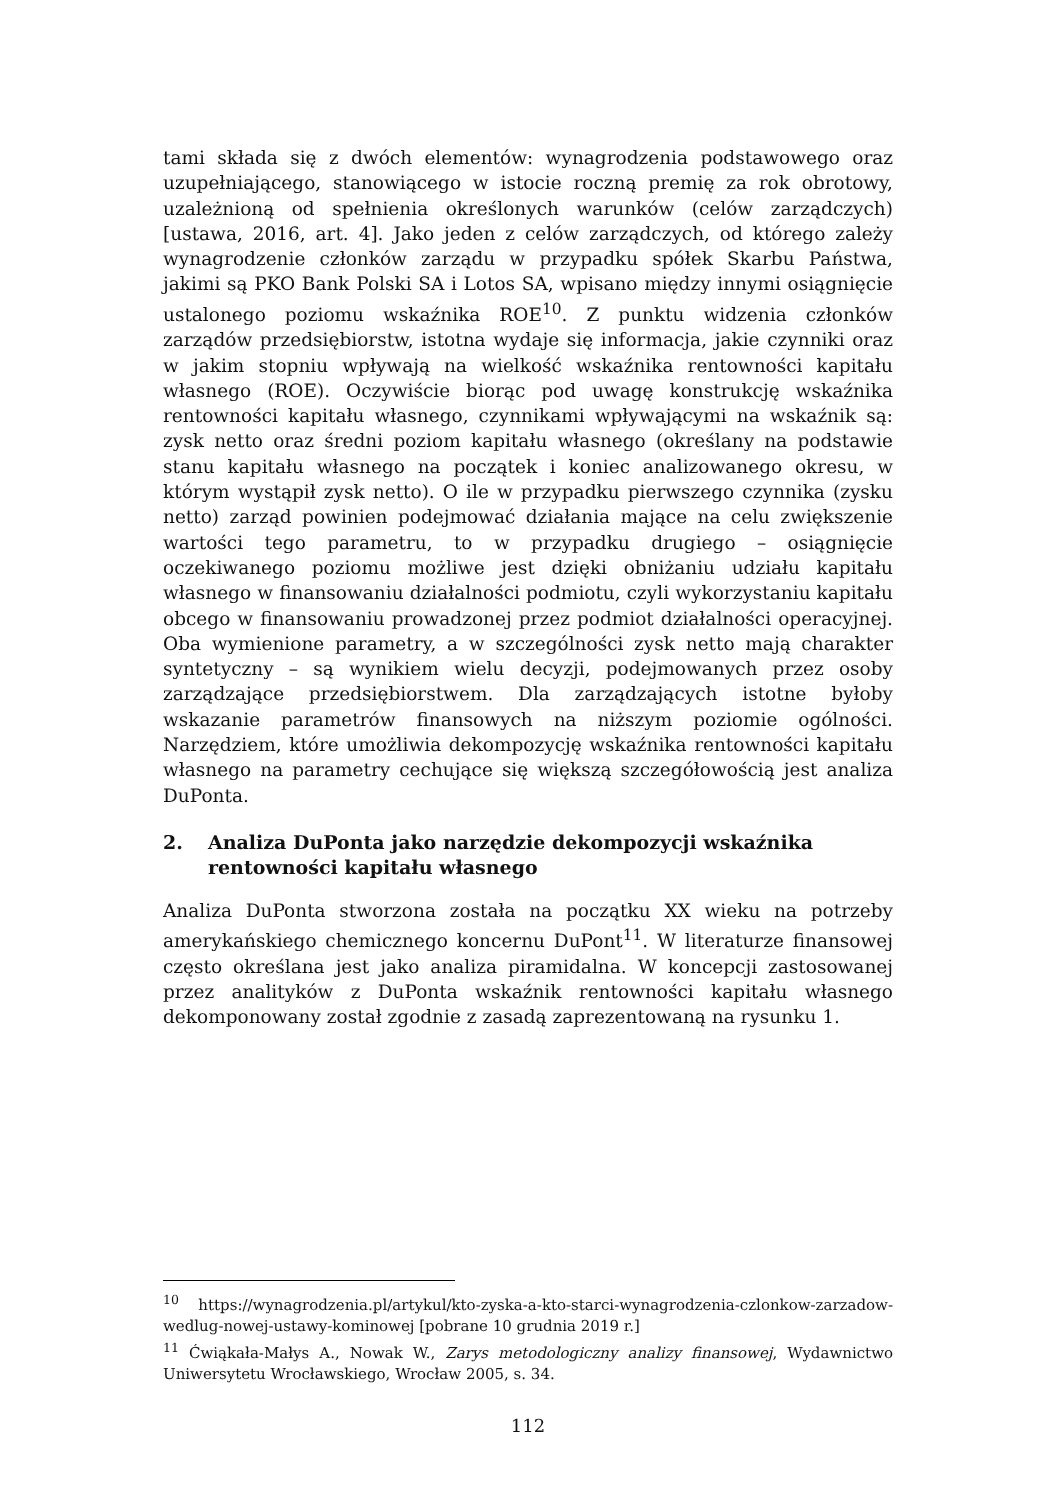tami składa się z dwóch elementów: wynagrodzenia podstawowego oraz uzupełniającego, stanowiącego w istocie roczną premię za rok obrotowy, uzależnioną od spełnienia określonych warunków (celów zarządczych) [ustawa, 2016, art. 4]. Jako jeden z celów zarządczych, od którego zależy wynagrodzenie członków zarządu w przypadku spółek Skarbu Państwa, jakimi są PKO Bank Polski SA i Lotos SA, wpisano między innymi osiągnięcie ustalonego poziomu wskaźnika ROE<sup>10</sup>. Z punktu widzenia członków zarządów przedsiębiorstw, istotna wydaje się informacja, jakie czynniki oraz w jakim stopniu wpływają na wielkość wskaźnika rentowności kapitału własnego (ROE). Oczywiście biorąc pod uwagę konstrukcję wskaźnika rentowności kapitału własnego, czynnikami wpływającymi na wskaźnik są: zysk netto oraz średni poziom kapitału własnego (określany na podstawie stanu kapitału własnego na początek i koniec analizowanego okresu, w którym wystąpił zysk netto). O ile w przypadku pierwszego czynnika (zysku netto) zarząd powinien podejmować działania mające na celu zwiększenie wartości tego parametru, to w przypadku drugiego – osiągnięcie oczekiwanego poziomu możliwe jest dzięki obniżaniu udziału kapitału własnego w finansowaniu działalności podmiotu, czyli wykorzystaniu kapitału obcego w finansowaniu prowadzonej przez podmiot działalności operacyjnej. Oba wymienione parametry, a w szczególności zysk netto mają charakter syntetyczny – są wynikiem wielu decyzji, podejmowanych przez osoby zarządzające przedsiębiorstwem. Dla zarządzających istotne byłoby wskazanie parametrów finansowych na niższym poziomie ogólności. Narzędziem, które umożliwia dekompozycję wskaźnika rentowności kapitału własnego na parametry cechujące się większą szczegółowością jest analiza DuPonta.
2. Analiza DuPonta jako narzędzie dekompozycji wskaźnika rentowności kapitału własnego
Analiza DuPonta stworzona została na początku XX wieku na potrzeby amerykańskiego chemicznego koncernu DuPont<sup>11</sup>. W literaturze finansowej często określana jest jako analiza piramidalna. W koncepcji zastosowanej przez analityków z DuPonta wskaźnik rentowności kapitału własnego dekomponowany został zgodnie z zasadą zaprezentowaną na rysunku 1.
<sup>10</sup> https://wynagrodzenia.pl/artykul/kto-zyska-a-kto-starci-wynagrodzenia-czlonkow-zarzadow-wedlug-nowej-ustawy-kominowej [pobrane 10 grudnia 2019 r.]
<sup>11</sup> Ćwiąkała-Małys A., Nowak W., Zarys metodologiczny analizy finansowej, Wydawnictwo Uniwersytetu Wrocławskiego, Wrocław 2005, s. 34.
112